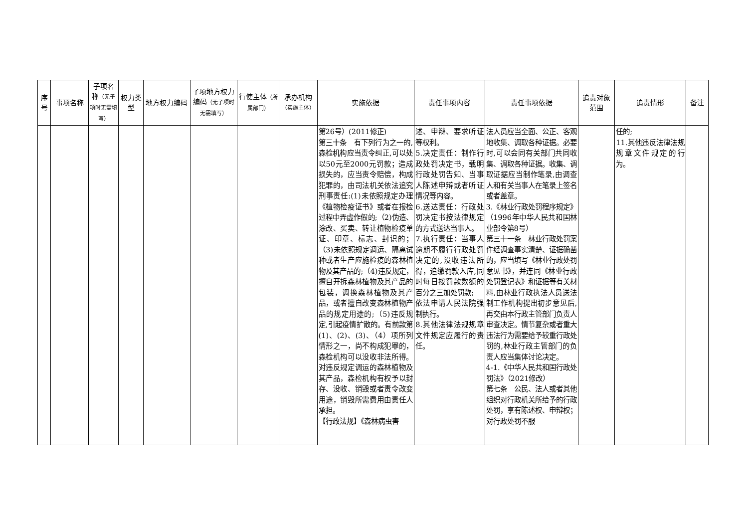| 序号 | 事项名称 | 子项名称 （无子项时无需填写） | 权力类型 | 地方权力编码 | 子项地方权力编码 （无子项时无需填写） | 行使主体 （所属部门） | 承办机构 （实施主体） | 实施依据 | 责任事项内容 | 责任事项依据 | 追责对象范围 | 追责情形 | 备注 |
| --- | --- | --- | --- | --- | --- | --- | --- | --- | --- | --- | --- | --- | --- |
| | | | | | | | | 第26号）(2011修正) 第三十条 有下列行为之一的,森检机构应当责令纠正,可以处以50元至2000元罚款；造成损失的，应当责令赔偿，构成犯罪的，由司法机关依法追究刑事责任:(1)未依照规定办理《植物检疫证书》或者在报检过程中弄虚作假的;（2)伪造、涂改、买卖、转让植物检疫单证、印章、标志、封识的；（3)未依照规定调运、隔离试种或者生产应施检疫的森林植物及其产品的;（4)违反规定，擅自开拆森林植物及其产品的包装，调换森林植物及其产品，或者擅自改变森林植物产品的规定用途的;（5)违反规定,引起疫情扩散的。有前款第(1)、(2)、(3)、（4）项所列情形之一，尚不构成犯罪的，森检机构可以没收非法所得。对违反规定调运的森林植物及其产品，森检机构有权予以封存、没收、销毁或者责令改变用途，销毁所需费用由责任人承担。 【行政法规】《森林病虫害 | 述、申辩、要求听证等权利。 5.决定责任：制作行政处罚决定书，载明行政处罚告知、当事人陈述申辩或者听证情况等内容。 6.送达责任：行政处罚决定书按法律规定的方式送达当事人。 7.执行责任：当事人逾期不履行行政处罚决定的,没收违法所得，追缴罚款入库,同时每日按罚款数额的百分之三加处罚款; 依法申请人民法院强制执行。 8.其他法律法规规章文件规定应履行的责任。 | 法人员应当全面、公正、客观地收集、调取各种证据。必要时,可以会同有关部门共同收集、调取各种证据。收集、调取证据应当制作笔录,由调查人和有关当事人在笔录上签名或者盖章。 3.《林业行政处罚程序规定》（1996年中华人民共和国林业部令第8号） 第三十一条 林业行政处罚案件经调查事实清楚、证据确凿的，应当填写《林业行政处罚意见书》，并连同《林业行政处罚登记表》和证据等有关材料,由林业行政执法人员送法制工作机构提出初步意见后,再交由本行政主管部门负责人审查决定。情节复杂或者重大违法行为需要给予较重行政处罚的,林业行政主管部门的负责人应当集体讨论决定。 4-1.《中华人民共和国行政处罚法》（2021修改） 第七条 公民、法人或者其他组织对行政机关所给予的行政处罚，享有陈述权、申辩权；对行政处罚不服 | | 任的; 11.其他违反法律法规规章文件规定的行为。 | |